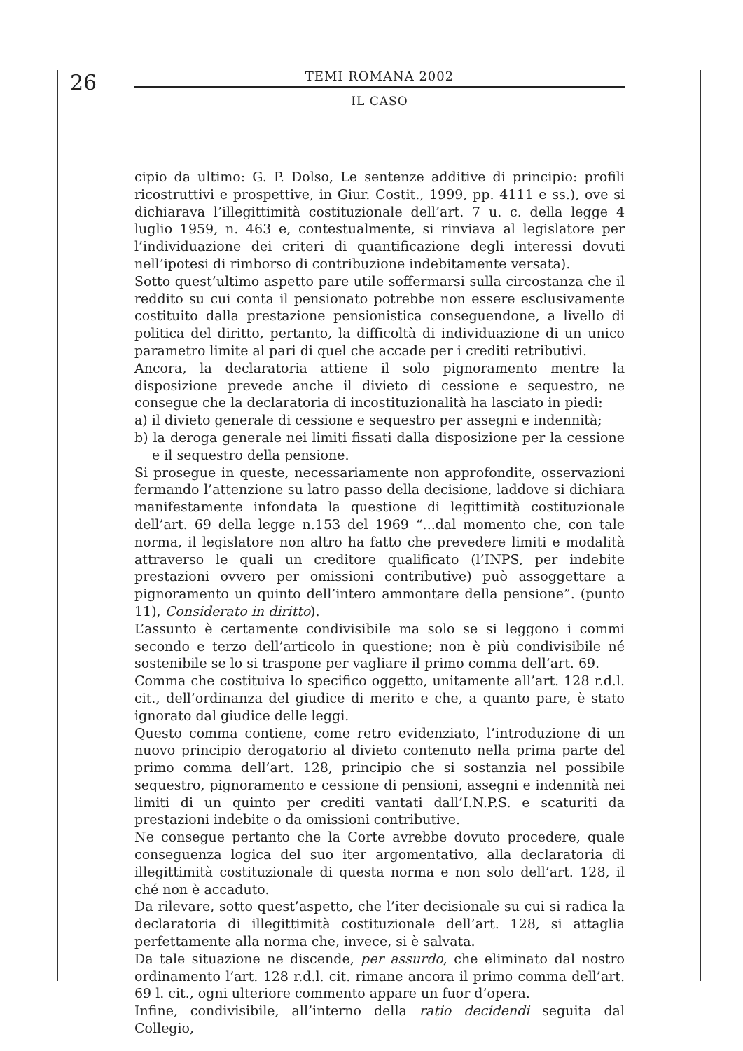26
TEMI ROMANA 2002
IL CASO
cipio da ultimo: G. P. Dolso, Le sentenze additive di principio: profili ricostruttivi e prospettive, in Giur. Costit., 1999, pp. 4111 e ss.), ove si dichiarava l’illegittimità costituzionale dell’art. 7 u. c. della legge 4 luglio 1959, n. 463 e, contestualmente, si rinviava al legislatore per l’individuazione dei criteri di quantificazione degli interessi dovuti nell’ipotesi di rimborso di contribuzione indebitamente versata).
Sotto quest’ultimo aspetto pare utile soffermarsi sulla circostanza che il reddito su cui conta il pensionato potrebbe non essere esclusivamente costituito dalla prestazione pensionistica conseguendone, a livello di politica del diritto, pertanto, la difficoltà di individuazione di un unico parametro limite al pari di quel che accade per i crediti retributivi.
Ancora, la declaratoria attiene il solo pignoramento mentre la disposizione prevede anche il divieto di cessione e sequestro, ne consegue che la declaratoria di incostituzionalità ha lasciato in piedi:
a) il divieto generale di cessione e sequestro per assegni e indennità;
b) la deroga generale nei limiti fissati dalla disposizione per la cessione e il sequestro della pensione.
Si prosegue in queste, necessariamente non approfondite, osservazioni fermando l’attenzione su latro passo della decisione, laddove si dichiara manifestamente infondata la questione di legittimità costituzionale dell’art. 69 della legge n.153 del 1969 “...dal momento che, con tale norma, il legislatore non altro ha fatto che prevedere limiti e modalità attraverso le quali un creditore qualificato (l’INPS, per indebite prestazioni ovvero per omissioni contributive) può assoggettare a pignoramento un quinto dell’intero ammontare della pensione”. (punto 11), Considerato in diritto).
L’assunto è certamente condivisibile ma solo se si leggono i commi secondo e terzo dell’articolo in questione; non è più condivisibile né sostenibile se lo si traspone per vagliare il primo comma dell’art. 69.
Comma che costituiva lo specifico oggetto, unitamente all’art. 128 r.d.l. cit., dell’ordinanza del giudice di merito e che, a quanto pare, è stato ignorato dal giudice delle leggi.
Questo comma contiene, come retro evidenziato, l’introduzione di un nuovo principio derogatorio al divieto contenuto nella prima parte del primo comma dell’art. 128, principio che si sostanzia nel possibile sequestro, pignoramento e cessione di pensioni, assegni e indennità nei limiti di un quinto per crediti vantati dall’I.N.P.S. e scaturiti da prestazioni indebite o da omissioni contributive.
Ne consegue pertanto che la Corte avrebbe dovuto procedere, quale conseguenza logica del suo iter argomentativo, alla declaratoria di illegittimità costituzionale di questa norma e non solo dell’art. 128, il ché non è accaduto.
Da rilevare, sotto quest’aspetto, che l’iter decisionale su cui si radica la declaratoria di illegittimità costituzionale dell’art. 128, si attaglia perfettamente alla norma che, invece, si è salvata.
Da tale situazione ne discende, per assurdo, che eliminato dal nostro ordinamento l’art. 128 r.d.l. cit. rimane ancora il primo comma dell’art. 69 l. cit., ogni ulteriore commento appare un fuor d’opera.
Infine, condivisibile, all’interno della ratio decidendi seguita dal Collegio,